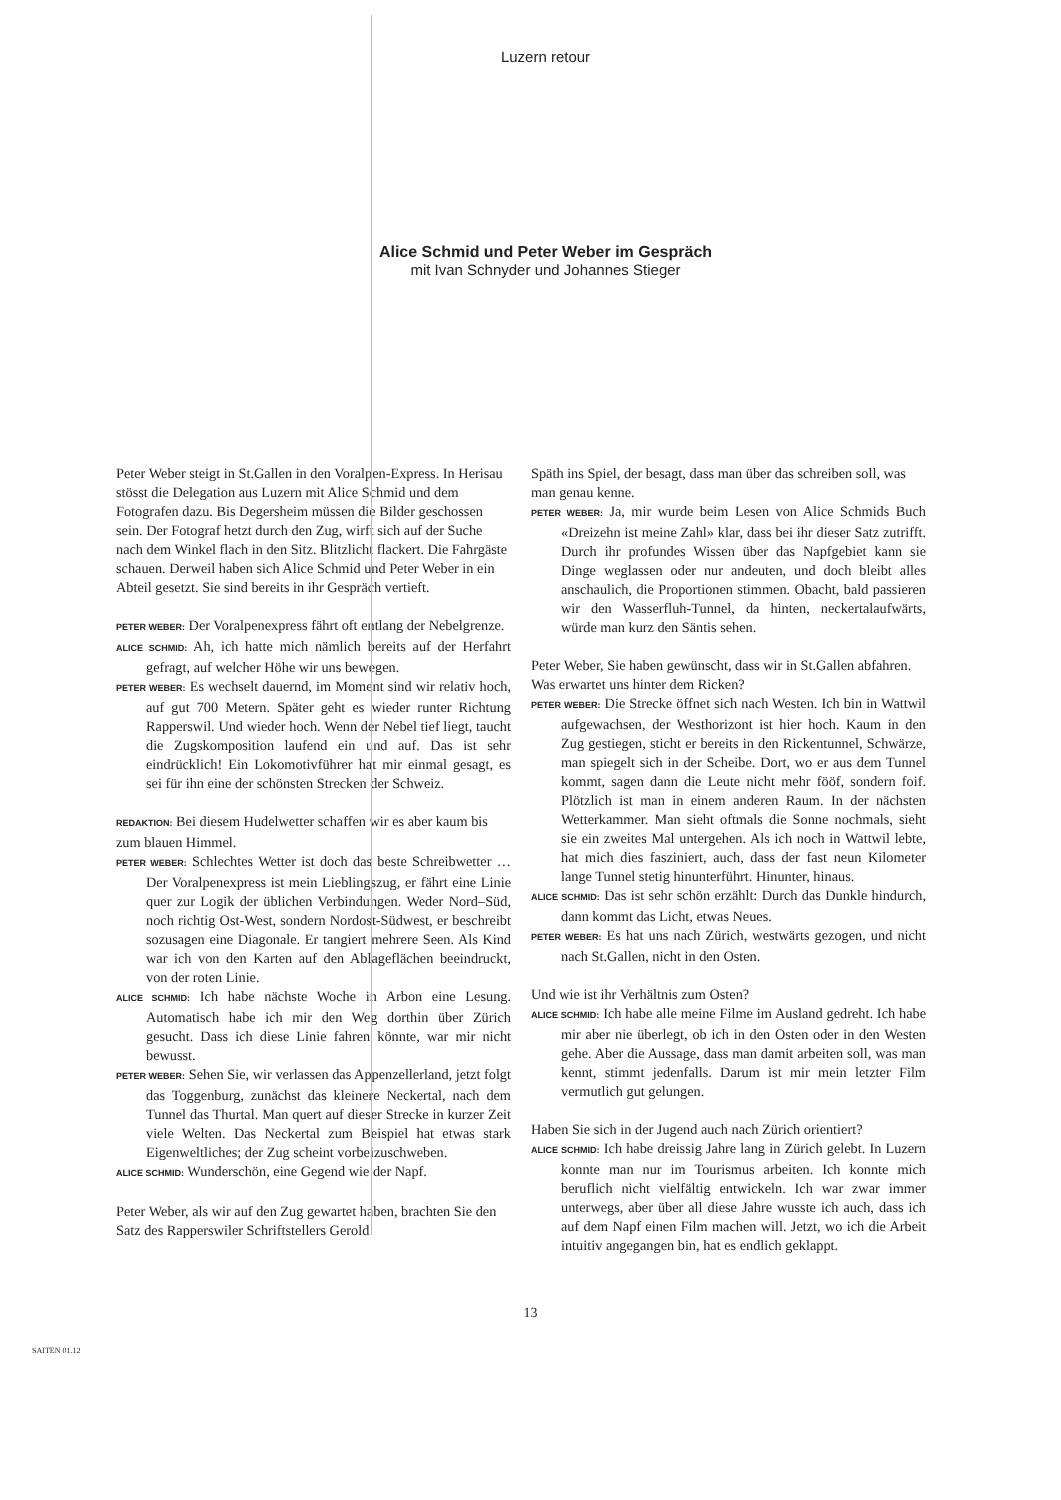Luzern retour
Alice Schmid und Peter Weber im Gespräch
mit Ivan Schnyder und Johannes Stieger
Peter Weber steigt in St.Gallen in den Voralpen-Express. In Herisau stösst die Delegation aus Luzern mit Alice Schmid und dem Fotografen dazu. Bis Degersheim müssen die Bilder geschossen sein. Der Fotograf hetzt durch den Zug, wirft sich auf der Suche nach dem Winkel flach in den Sitz. Blitzlicht flackert. Die Fahrgäste schauen. Derweil haben sich Alice Schmid und Peter Weber in ein Abteil gesetzt. Sie sind bereits in ihr Gespräch vertieft.
PETER WEBER: Der Voralpenexpress fährt oft entlang der Nebelgrenze.
ALICE SCHMID: Ah, ich hatte mich nämlich bereits auf der Herfahrt gefragt, auf welcher Höhe wir uns bewegen.
PETER WEBER: Es wechselt dauernd, im Moment sind wir relativ hoch, auf gut 700 Metern. Später geht es wieder runter Richtung Rapperswil. Und wieder hoch. Wenn der Nebel tief liegt, taucht die Zugskomposition laufend ein und auf. Das ist sehr eindrücklich! Ein Lokomotivführer hat mir einmal gesagt, es sei für ihn eine der schönsten Strecken der Schweiz.
REDAKTION: Bei diesem Hudelwetter schaffen wir es aber kaum bis zum blauen Himmel.
PETER WEBER: Schlechtes Wetter ist doch das beste Schreibwetter … Der Voralpenexpress ist mein Lieblingszug, er fährt eine Linie quer zur Logik der üblichen Verbindungen. Weder Nord–Süd, noch richtig Ost-West, sondern Nordost-Südwest, er beschreibt sozusagen eine Diagonale. Er tangiert mehrere Seen. Als Kind war ich von den Karten auf den Ablageflächen beeindruckt, von der roten Linie.
ALICE SCHMID: Ich habe nächste Woche in Arbon eine Lesung. Automatisch habe ich mir den Weg dorthin über Zürich gesucht. Dass ich diese Linie fahren könnte, war mir nicht bewusst.
PETER WEBER: Sehen Sie, wir verlassen das Appenzellerland, jetzt folgt das Toggenburg, zunächst das kleinere Neckertal, nach dem Tunnel das Thurtal. Man quert auf dieser Strecke in kurzer Zeit viele Welten. Das Neckertal zum Beispiel hat etwas stark Eigenweltliches; der Zug scheint vorbeizuschweben.
ALICE SCHMID: Wunderschön, eine Gegend wie der Napf.
Peter Weber, als wir auf den Zug gewartet haben, brachten Sie den Satz des Rapperswiler Schriftstellers Gerold
Späth ins Spiel, der besagt, dass man über das schreiben soll, was man genau kenne.
PETER WEBER: Ja, mir wurde beim Lesen von Alice Schmids Buch «Dreizehn ist meine Zahl» klar, dass bei ihr dieser Satz zutrifft. Durch ihr profundes Wissen über das Napfgebiet kann sie Dinge weglassen oder nur andeuten, und doch bleibt alles anschaulich, die Proportionen stimmen. Obacht, bald passieren wir den Wasserfluh-Tunnel, da hinten, neckertalaufwärts, würde man kurz den Säntis sehen.
Peter Weber, Sie haben gewünscht, dass wir in St.Gallen abfahren. Was erwartet uns hinter dem Ricken?
PETER WEBER: Die Strecke öffnet sich nach Westen. Ich bin in Wattwil aufgewachsen, der Westhorizont ist hier hoch. Kaum in den Zug gestiegen, sticht er bereits in den Rickentunnel, Schwärze, man spiegelt sich in der Scheibe. Dort, wo er aus dem Tunnel kommt, sagen dann die Leute nicht mehr fööf, sondern foif. Plötzlich ist man in einem anderen Raum. In der nächsten Wetterkammer. Man sieht oftmals die Sonne nochmals, sieht sie ein zweites Mal untergehen. Als ich noch in Wattwil lebte, hat mich dies fasziniert, auch, dass der fast neun Kilometer lange Tunnel stetig hinunterführt. Hinunter, hinaus.
ALICE SCHMID: Das ist sehr schön erzählt: Durch das Dunkle hindurch, dann kommt das Licht, etwas Neues.
PETER WEBER: Es hat uns nach Zürich, westwärts gezogen, und nicht nach St.Gallen, nicht in den Osten.
Und wie ist ihr Verhältnis zum Osten?
ALICE SCHMID: Ich habe alle meine Filme im Ausland gedreht. Ich habe mir aber nie überlegt, ob ich in den Osten oder in den Westen gehe. Aber die Aussage, dass man damit arbeiten soll, was man kennt, stimmt jedenfalls. Darum ist mir mein letzter Film vermutlich gut gelungen.
Haben Sie sich in der Jugend auch nach Zürich orientiert?
ALICE SCHMID: Ich habe dreissig Jahre lang in Zürich gelebt. In Luzern konnte man nur im Tourismus arbeiten. Ich konnte mich beruflich nicht vielfältig entwickeln. Ich war zwar immer unterwegs, aber über all diese Jahre wusste ich auch, dass ich auf dem Napf einen Film machen will. Jetzt, wo ich die Arbeit intuitiv angegangen bin, hat es endlich geklappt.
13
SAITEN 01.12